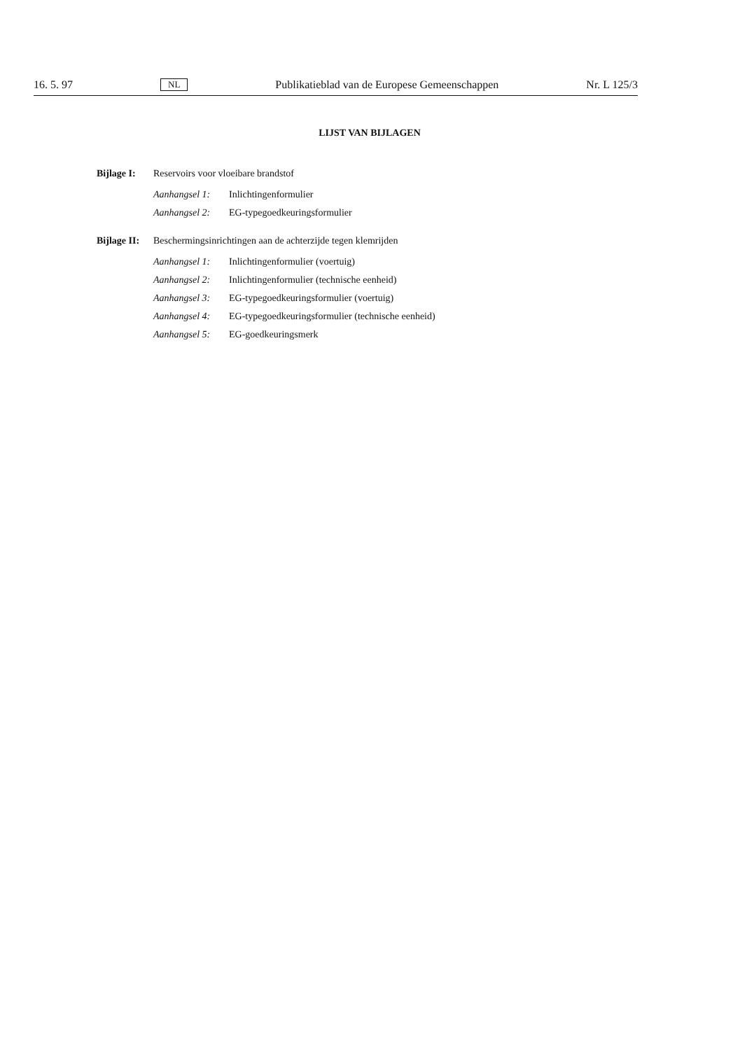16. 5. 97 NL Publikatieblad van de Europese Gemeenschappen Nr. L 125/3
LIJST VAN BIJLAGEN
Bijlage I: Reservoirs voor vloeibare brandstof
Aanhangsel 1: Inlichtingenformulier
Aanhangsel 2: EG-typegoedkeuringsformulier
Bijlage II: Beschermingsinrichtingen aan de achterzijde tegen klemrijden
Aanhangsel 1: Inlichtingenformulier (voertuig)
Aanhangsel 2: Inlichtingenformulier (technische eenheid)
Aanhangsel 3: EG-typegoedkeuringsformulier (voertuig)
Aanhangsel 4: EG-typegoedkeuringsformulier (technische eenheid)
Aanhangsel 5: EG-goedkeuringsmerk